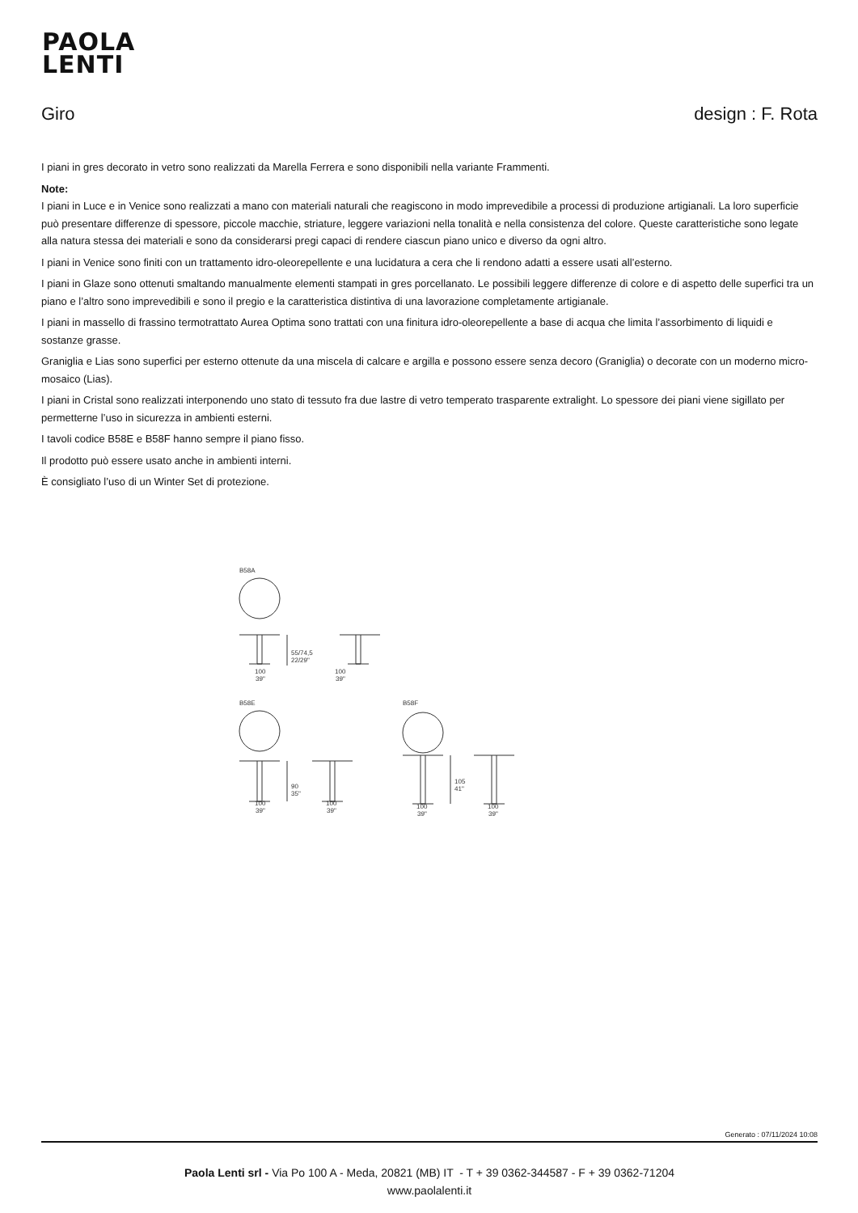PAOLA
LENTI
Giro design : F. Rota
I piani in gres decorato in vetro sono realizzati da Marella Ferrera e sono disponibili nella variante Frammenti.
Note:
I piani in Luce e in Venice sono realizzati a mano con materiali naturali che reagiscono in modo imprevedibile a processi di produzione artigianali. La loro superficie può presentare differenze di spessore, piccole macchie, striature, leggere variazioni nella tonalità e nella consistenza del colore. Queste caratteristiche sono legate alla natura stessa dei materiali e sono da considerarsi pregi capaci di rendere ciascun piano unico e diverso da ogni altro.
I piani in Venice sono finiti con un trattamento idro-oleorepellente e una lucidatura a cera che li rendono adatti a essere usati all’esterno.
I piani in Glaze sono ottenuti smaltando manualmente elementi stampati in gres porcellanato. Le possibili leggere differenze di colore e di aspetto delle superfici tra un piano e l’altro sono imprevedibili e sono il pregio e la caratteristica distintiva di una lavorazione completamente artigianale.
I piani in massello di frassino termotrattato Aurea Optima sono trattati con una finitura idro-oleorepellente a base di acqua che limita l’assorbimento di liquidi e sostanze grasse.
Graniglia e Lias sono superfici per esterno ottenute da una miscela di calcare e argilla e possono essere senza decoro (Graniglia) o decorate con un moderno micro-mosaico (Lias).
I piani in Cristal sono realizzati interponendo uno stato di tessuto fra due lastre di vetro temperato trasparente extralight. Lo spessore dei piani viene sigillato per permetterne l’uso in sicurezza in ambienti esterni.
I tavoli codice B58E e B58F hanno sempre il piano fisso.
Il prodotto può essere usato anche in ambienti interni.
È consigliato l’uso di un Winter Set di protezione.
B58A
B58E
B58F
55/74,5
22/29"
100
39"
100
39"
90
35"
100
39"
100
39"
105
41"
100
39"
100
39"
Generato : 07/11/2024 10:08
Paola Lenti srl - Via Po 100 A - Meda, 20821 (MB) IT - T + 39 0362-344587 - F + 39 0362-71204
www.paolalenti.it